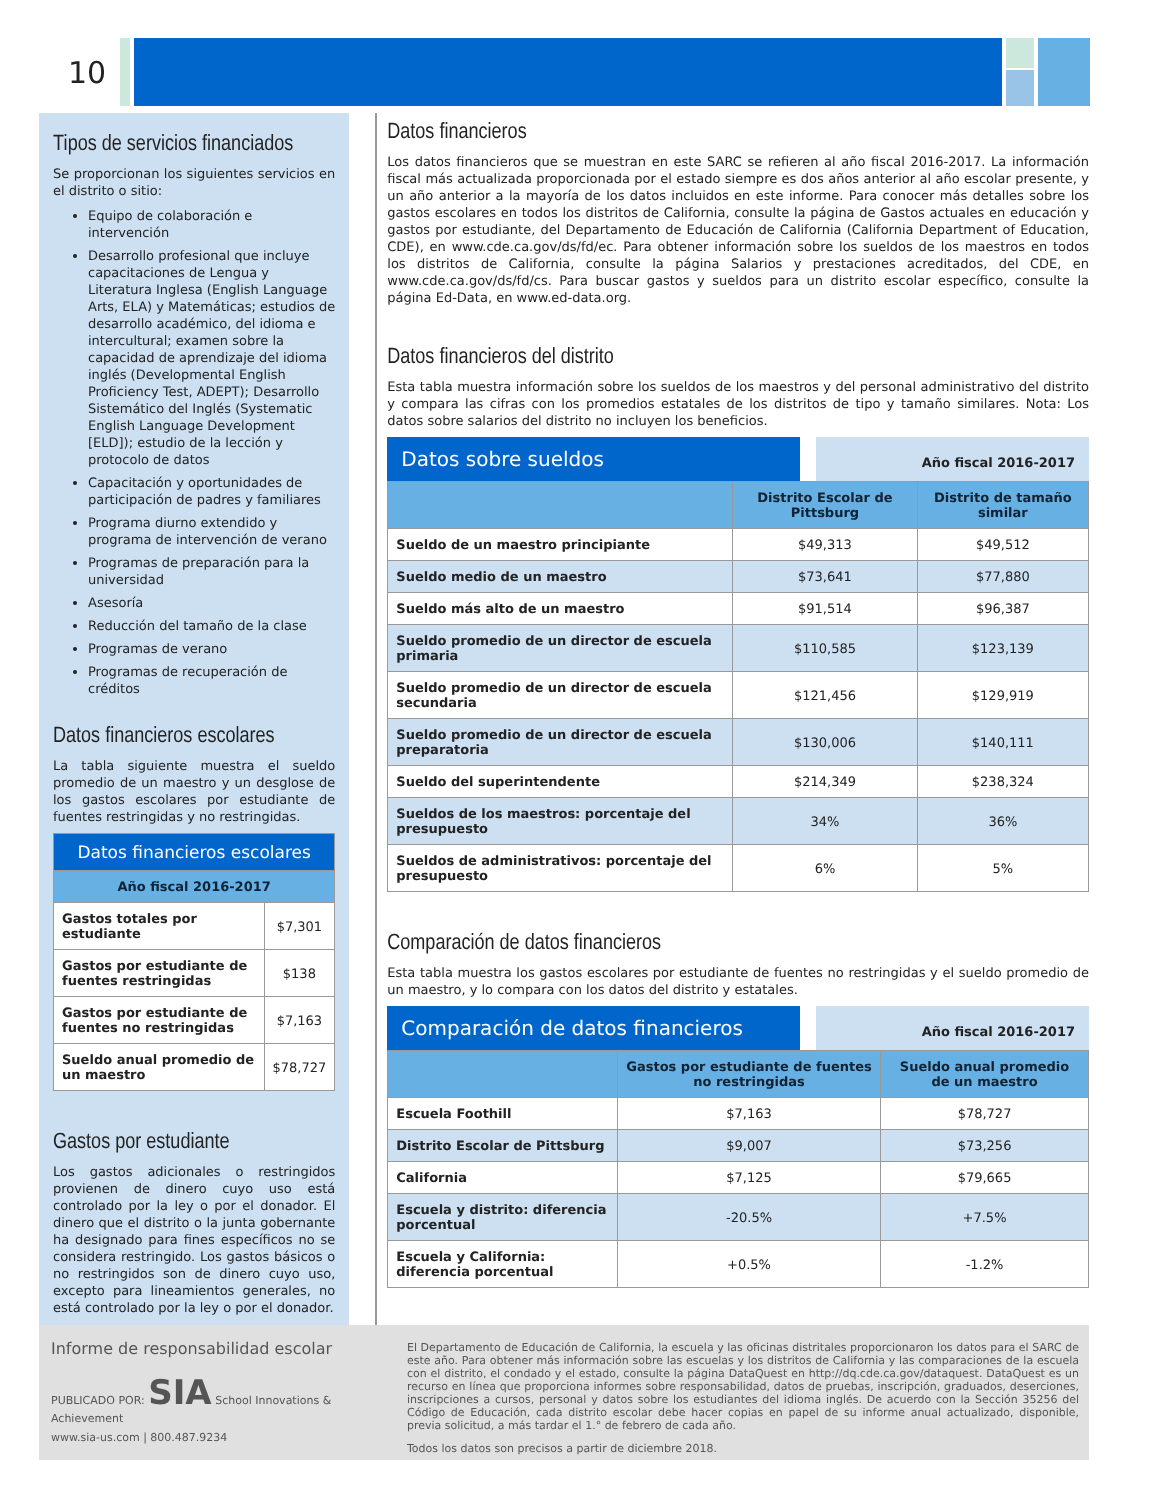10
Tipos de servicios financiados
Se proporcionan los siguientes servicios en el distrito o sitio:
Equipo de colaboración e intervención
Desarrollo profesional que incluye capacitaciones de Lengua y Literatura Inglesa (English Language Arts, ELA) y Matemáticas; estudios de desarrollo académico, del idioma e intercultural; examen sobre la capacidad de aprendizaje del idioma inglés (Developmental English Proficiency Test, ADEPT); Desarrollo Sistemático del Inglés (Systematic English Language Development [ELD]); estudio de la lección y protocolo de datos
Capacitación y oportunidades de participación de padres y familiares
Programa diurno extendido y programa de intervención de verano
Programas de preparación para la universidad
Asesoría
Reducción del tamaño de la clase
Programas de verano
Programas de recuperación de créditos
Datos financieros escolares
La tabla siguiente muestra el sueldo promedio de un maestro y un desglose de los gastos escolares por estudiante de fuentes restringidas y no restringidas.
| Datos financieros escolares | |
| --- | --- |
| Año fiscal 2016-2017 | |
| Gastos totales por estudiante | $7,301 |
| Gastos por estudiante de fuentes restringidas | $138 |
| Gastos por estudiante de fuentes no restringidas | $7,163 |
| Sueldo anual promedio de un maestro | $78,727 |
Gastos por estudiante
Los gastos adicionales o restringidos provienen de dinero cuyo uso está controlado por la ley o por el donador. El dinero que el distrito o la junta gobernante ha designado para fines específicos no se considera restringido. Los gastos básicos o no restringidos son de dinero cuyo uso, excepto para lineamientos generales, no está controlado por la ley o por el donador.
Datos financieros
Los datos financieros que se muestran en este SARC se refieren al año fiscal 2016-2017. La información fiscal más actualizada proporcionada por el estado siempre es dos años anterior al año escolar presente, y un año anterior a la mayoría de los datos incluidos en este informe. Para conocer más detalles sobre los gastos escolares en todos los distritos de California, consulte la página de Gastos actuales en educación y gastos por estudiante, del Departamento de Educación de California (California Department of Education, CDE), en www.cde.ca.gov/ds/fd/ec. Para obtener información sobre los sueldos de los maestros en todos los distritos de California, consulte la página Salarios y prestaciones acreditados, del CDE, en www.cde.ca.gov/ds/fd/cs. Para buscar gastos y sueldos para un distrito escolar específico, consulte la página Ed-Data, en www.ed-data.org.
Datos financieros del distrito
Esta tabla muestra información sobre los sueldos de los maestros y del personal administrativo del distrito y compara las cifras con los promedios estatales de los distritos de tipo y tamaño similares. Nota: Los datos sobre salarios del distrito no incluyen los beneficios.
Datos sobre sueldos
Año fiscal 2016-2017
| | Distrito Escolar de Pittsburg | Distrito de tamaño similar |
| --- | --- | --- |
| Sueldo de un maestro principiante | $49,313 | $49,512 |
| Sueldo medio de un maestro | $73,641 | $77,880 |
| Sueldo más alto de un maestro | $91,514 | $96,387 |
| Sueldo promedio de un director de escuela primaria | $110,585 | $123,139 |
| Sueldo promedio de un director de escuela secundaria | $121,456 | $129,919 |
| Sueldo promedio de un director de escuela preparatoria | $130,006 | $140,111 |
| Sueldo del superintendente | $214,349 | $238,324 |
| Sueldos de los maestros: porcentaje del presupuesto | 34% | 36% |
| Sueldos de administrativos: porcentaje del presupuesto | 6% | 5% |
Comparación de datos financieros
Esta tabla muestra los gastos escolares por estudiante de fuentes no restringidas y el sueldo promedio de un maestro, y lo compara con los datos del distrito y estatales.
Comparación de datos financieros
Año fiscal 2016-2017
| | Gastos por estudiante de fuentes no restringidas | Sueldo anual promedio de un maestro |
| --- | --- | --- |
| Escuela Foothill | $7,163 | $78,727 |
| Distrito Escolar de Pittsburg | $9,007 | $73,256 |
| California | $7,125 | $79,665 |
| Escuela y distrito: diferencia porcentual | -20.5% | +7.5% |
| Escuela y California: diferencia porcentual | +0.5% | -1.2% |
Informe de responsabilidad escolar
PUBLICADO POR: SIA School Innovations & Achievement
www.sia-us.com | 800.487.9234
El Departamento de Educación de California, la escuela y las oficinas distritales proporcionaron los datos para el SARC de este año. Para obtener más información sobre las escuelas y los distritos de California y las comparaciones de la escuela con el distrito, el condado y el estado, consulte la página DataQuest en http://dq.cde.ca.gov/dataquest. DataQuest es un recurso en línea que proporciona informes sobre responsabilidad, datos de pruebas, inscripción, graduados, deserciones, inscripciones a cursos, personal y datos sobre los estudiantes del idioma inglés. De acuerdo con la Sección 35256 del Código de Educación, cada distrito escolar debe hacer copias en papel de su informe anual actualizado, disponible, previa solicitud, a más tardar el 1.° de febrero de cada año.
Todos los datos son precisos a partir de diciembre 2018.